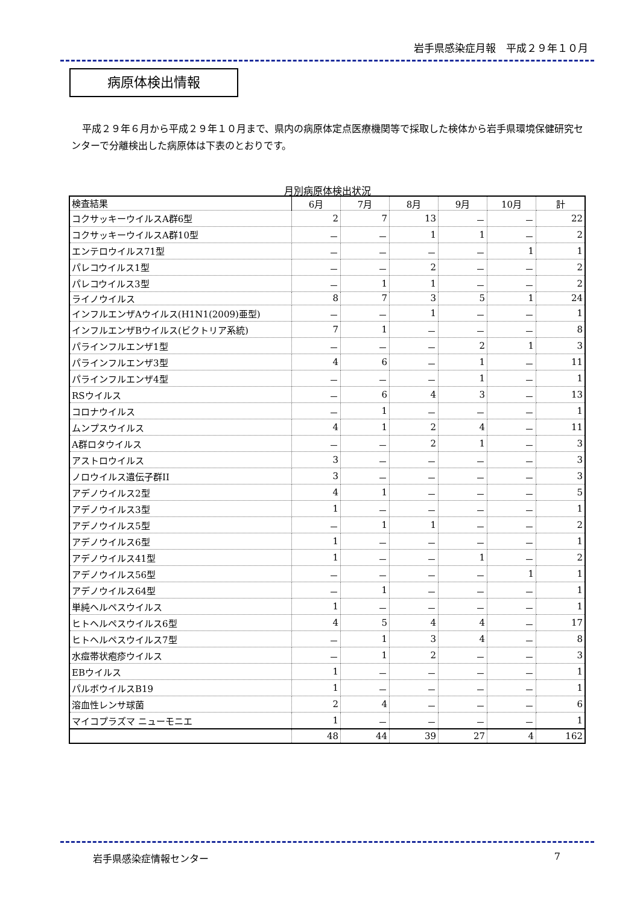岩手県感染症月報　平成２９年１０月
病原体検出情報
平成２９年６月から平成２９年１０月まで、県内の病原体定点医療機関等で採取した検体から岩手県環境保健研究センターで分離検出した病原体は下表のとおりです。
月別病原体検出状況
| 検査結果 | 6月 | 7月 | 8月 | 9月 | 10月 | 計 |
| --- | --- | --- | --- | --- | --- | --- |
| コクサッキーウイルスA群6型 | 2 | 7 | 13 | － | － | 22 |
| コクサッキーウイルスA群10型 | － | － | 1 | 1 | － | 2 |
| エンテロウイルス71型 | － | － | － | － | 1 | 1 |
| パレコウイルス1型 | － | － | 2 | － | － | 2 |
| パレコウイルス3型 | － | 1 | 1 | － | － | 2 |
| ライノウイルス | 8 | 7 | 3 | 5 | 1 | 24 |
| インフルエンザAウイルス(H1N1(2009)亜型) | － | － | 1 | － | － | 1 |
| インフルエンザBウイルス(ビクトリア系統) | 7 | 1 | － | － | － | 8 |
| パラインフルエンザ1型 | － | － | － | 2 | 1 | 3 |
| パラインフルエンザ3型 | 4 | 6 | － | 1 | － | 11 |
| パラインフルエンザ4型 | － | － | － | 1 | － | 1 |
| RSウイルス | － | 6 | 4 | 3 | － | 13 |
| コロナウイルス | － | 1 | － | － | － | 1 |
| ムンプスウイルス | 4 | 1 | 2 | 4 | － | 11 |
| A群ロタウイルス | － | － | 2 | 1 | － | 3 |
| アストロウイルス | 3 | － | － | － | － | 3 |
| ノロウイルス遺伝子群II | 3 | － | － | － | － | 3 |
| アデノウイルス2型 | 4 | 1 | － | － | － | 5 |
| アデノウイルス3型 | 1 | － | － | － | － | 1 |
| アデノウイルス5型 | － | 1 | 1 | － | － | 2 |
| アデノウイルス6型 | 1 | － | － | － | － | 1 |
| アデノウイルス41型 | 1 | － | － | 1 | － | 2 |
| アデノウイルス56型 | － | － | － | － | 1 | 1 |
| アデノウイルス64型 | － | 1 | － | － | － | 1 |
| 単純ヘルペスウイルス | 1 | － | － | － | － | 1 |
| ヒトヘルペスウイルス6型 | 4 | 5 | 4 | 4 | － | 17 |
| ヒトヘルペスウイルス7型 | － | 1 | 3 | 4 | － | 8 |
| 水痘帯状疱疹ウイルス | － | 1 | 2 | － | － | 3 |
| EBウイルス | 1 | － | － | － | － | 1 |
| パルボウイルスB19 | 1 | － | － | － | － | 1 |
| 溶血性レンサ球菌 | 2 | 4 | － | － | － | 6 |
| マイコプラズマ ニューモニエ | 1 | － | － | － | － | 1 |
| | 48 | 44 | 39 | 27 | 4 | 162 |
岩手県感染症情報センター 7